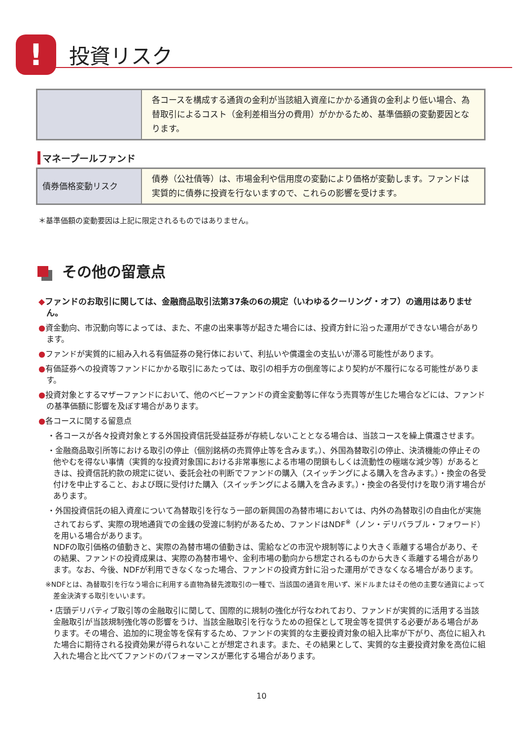! 投資リスク
| | 各コースを構成する通貨の金利が当該組入資産にかかる通貨の金利より低い場合、為替取引によるコスト（金利差相当分の費用）がかかるため、基準価額の変動要因となります。 |
マネープールファンド
| 債券価格変動リスク | 債券（公社債等）は、市場金利や信用度の変動により価格が変動します。ファンドは実質的に債券に投資を行ないますので、これらの影響を受けます。 |
＊基準価額の変動要因は上記に限定されるものではありません。
その他の留意点
◆ファンドのお取引に関しては、金融商品取引法第37条の6の規定（いわゆるクーリング・オフ）の適用はありません。
●資金動向、市況動向等によっては、また、不慮の出来事等が起きた場合には、投資方針に沿った運用ができない場合があります。
●ファンドが実質的に組み入れる有価証券の発行体において、利払いや償還金の支払いが滞る可能性があります。
●有価証券への投資等ファンドにかかる取引にあたっては、取引の相手方の倒産等により契約が不履行になる可能性があります。
●投資対象とするマザーファンドにおいて、他のベビーファンドの資金変動等に伴なう売買等が生じた場合などには、ファンドの基準価額に影響を及ぼす場合があります。
●各コースに関する留意点
・各コースが各々投資対象とする外国投資信託受益証券が存続しないこととなる場合は、当該コースを繰上償還させます。
・金融商品取引所等における取引の停止（個別銘柄の売買停止等を含みます。）、外国為替取引の停止、決済機能の停止その他やむを得ない事情（実質的な投資対象国における非常事態による市場の閉鎖もしくは流動性の極端な減少等）があるときは、投資信託約款の規定に従い、委託会社の判断でファンドの購入（スイッチングによる購入を含みます。）・換金の各受付けを中止すること、および既に受付けた購入（スイッチングによる購入を含みます。）・換金の各受付けを取り消す場合があります。
・外国投資信託の組入資産について為替取引を行なう一部の新興国の為替市場においては、内外の為替取引の自由化が実施されておらず、実際の現地通貨での金銭の受渡に制約があるため、ファンドはNDF<sup>※</sup>（ノン・デリバラブル・フォワード）を用いる場合があります。
NDFの取引価格の値動きと、実際の為替市場の値動きは、需給などの市況や規制等により大きく乖離する場合があり、その結果、ファンドの投資成果は、実際の為替市場や、金利市場の動向から想定されるものから大きく乖離する場合があります。なお、今後、NDFが利用できなくなった場合、ファンドの投資方針に沿った運用ができなくなる場合があります。
※NDFとは、為替取引を行なう場合に利用する直物為替先渡取引の一種で、当該国の通貨を用いず、米ドルまたはその他の主要な通貨によって差金決済する取引をいいます。
・店頭デリバティブ取引等の金融取引に関して、国際的に規制の強化が行なわれており、ファンドが実質的に活用する当該金融取引が当該規制強化等の影響をうけ、当該金融取引を行なうための担保として現金等を提供する必要がある場合があります。その場合、追加的に現金等を保有するため、ファンドの実質的な主要投資対象の組入比率が下がり、高位に組入れた場合に期待される投資効果が得られないことが想定されます。また、その結果として、実質的な主要投資対象を高位に組入れた場合と比べてファンドのパフォーマンスが悪化する場合があります。
10